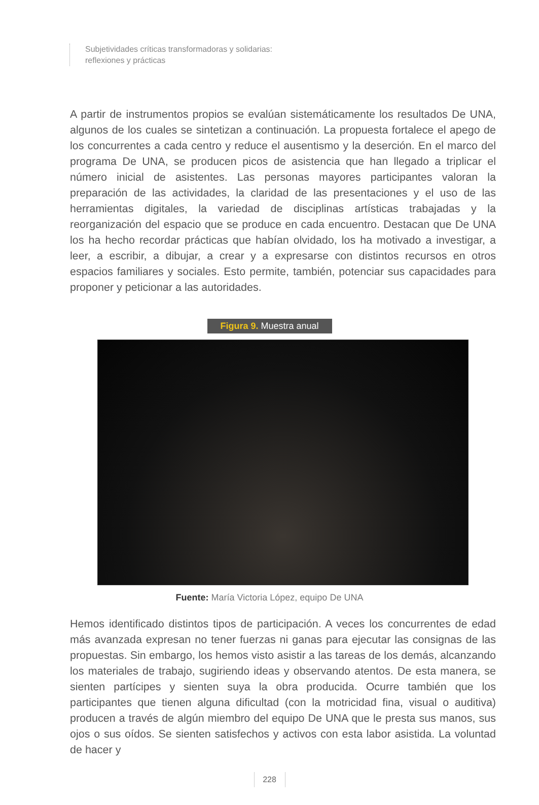Subjetividades críticas transformadoras y solidarias:
reflexiones y prácticas
A partir de instrumentos propios se evalúan sistemáticamente los resultados De UNA, algunos de los cuales se sintetizan a continuación. La propuesta fortalece el apego de los concurrentes a cada centro y reduce el ausentismo y la deserción. En el marco del programa De UNA, se producen picos de asistencia que han llegado a triplicar el número inicial de asistentes. Las personas mayores participantes valoran la preparación de las actividades, la claridad de las presentaciones y el uso de las herramientas digitales, la variedad de disciplinas artísticas trabajadas y la reorganización del espacio que se produce en cada encuentro. Destacan que De UNA los ha hecho recordar prácticas que habían olvidado, los ha motivado a investigar, a leer, a escribir, a dibujar, a crear y a expresarse con distintos recursos en otros espacios familiares y sociales. Esto permite, también, potenciar sus capacidades para proponer y peticionar a las autoridades.
Figura 9. Muestra anual
Fuente: María Victoria López, equipo De UNA
Hemos identificado distintos tipos de participación. A veces los concurrentes de edad más avanzada expresan no tener fuerzas ni ganas para ejecutar las consignas de las propuestas. Sin embargo, los hemos visto asistir a las tareas de los demás, alcanzando los materiales de trabajo, sugiriendo ideas y observando atentos. De esta manera, se sienten partícipes y sienten suya la obra producida. Ocurre también que los participantes que tienen alguna dificultad (con la motricidad fina, visual o auditiva) producen a través de algún miembro del equipo De UNA que le presta sus manos, sus ojos o sus oídos. Se sienten satisfechos y activos con esta labor asistida. La voluntad de hacer y
228